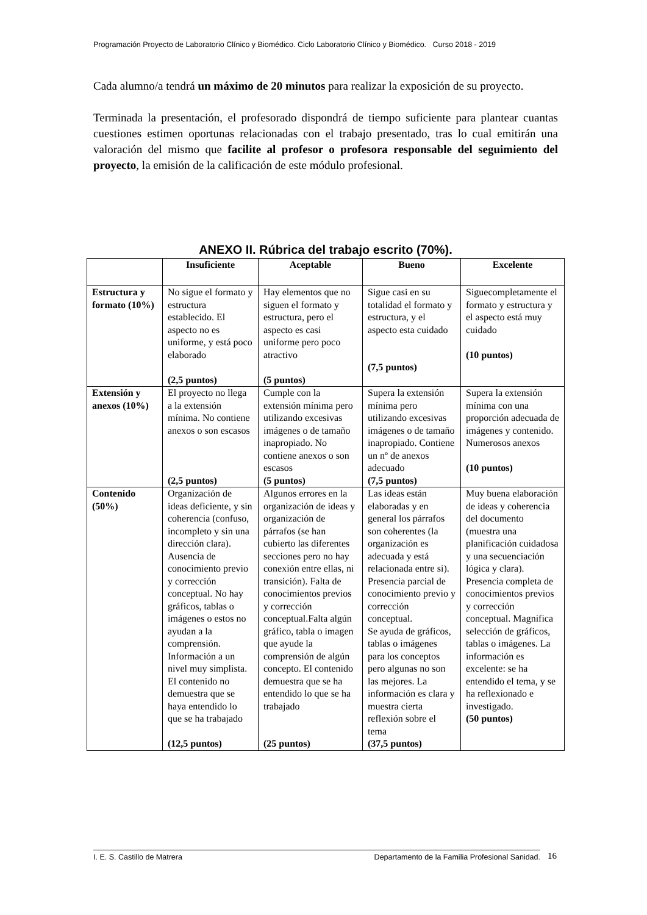Programación Proyecto de Laboratorio Clínico y Biomédico. Ciclo Laboratorio Clínico y Biomédico. Curso 2018 - 2019
Cada alumno/a tendrá un máximo de 20 minutos para realizar la exposición de su proyecto.
Terminada la presentación, el profesorado dispondrá de tiempo suficiente para plantear cuantas cuestiones estimen oportunas relacionadas con el trabajo presentado, tras lo cual emitirán una valoración del mismo que facilite al profesor o profesora responsable del seguimiento del proyecto, la emisión de la calificación de este módulo profesional.
ANEXO II. Rúbrica del trabajo escrito (70%).
| | Insuficiente | Aceptable | Bueno | Excelente |
| --- | --- | --- | --- | --- |
| Estructura y formato (10%) | No sigue el formato y estructura establecido. El aspecto no es uniforme, y está poco elaborado (2,5 puntos) | Hay elementos que no siguen el formato y estructura, pero el aspecto es casi uniforme pero poco atractivo (5 puntos) | Sigue casi en su totalidad el formato y estructura, y el aspecto esta cuidado (7,5 puntos) | Siguecompletamente el formato y estructura y el aspecto está muy cuidado (10 puntos) |
| Extensión y anexos (10%) | El proyecto no llega a la extensión mínima. No contiene anexos o son escasos (2,5 puntos) | Cumple con la extensión mínima pero utilizando excesivas imágenes o de tamaño inapropiado. No contiene anexos o son escasos (5 puntos) | Supera la extensión mínima pero utilizando excesivas imágenes o de tamaño inapropiado. Contiene un nº de anexos adecuado (7,5 puntos) | Supera la extensión mínima con una proporción adecuada de imágenes y contenido. Numerosos anexos (10 puntos) |
| Contenido (50%) | Organización de ideas deficiente, y sin coherencia (confuso, incompleto y sin una dirección clara). Ausencia de conocimiento previo y corrección conceptual. No hay gráficos, tablas o imágenes o estos no ayudan a la comprensión. Información a un nivel muy simplista. El contenido no demuestra que se haya entendido lo que se ha trabajado (12,5 puntos) | Algunos errores en la organización de ideas y organización de párrafos (se han cubierto las diferentes secciones pero no hay conexión entre ellas, ni transición). Falta de conocimientos previos y corrección conceptual.Falta algún gráfico, tabla o imagen que ayude la comprensión de algún concepto. El contenido demuestra que se ha entendido lo que se ha trabajado (25 puntos) | Las ideas están elaboradas y en general los párrafos son coherentes (la organización es adecuada y está relacionada entre si). Presencia parcial de conocimiento previo y corrección conceptual. Se ayuda de gráficos, tablas o imágenes para los conceptos pero algunas no son las mejores. La información es clara y muestra cierta reflexión sobre el tema (37,5 puntos) | Muy buena elaboración de ideas y coherencia del documento (muestra una planificación cuidadosa y una secuenciación lógica y clara). Presencia completa de conocimientos previos y corrección conceptual. Magnifica selección de gráficos, tablas o imágenes. La información es excelente: se ha entendido el tema, y se ha reflexionado e investigado. (50 puntos) |
I. E. S. Castillo de Matrera Departamento de la Familia Profesional Sanidad. 16